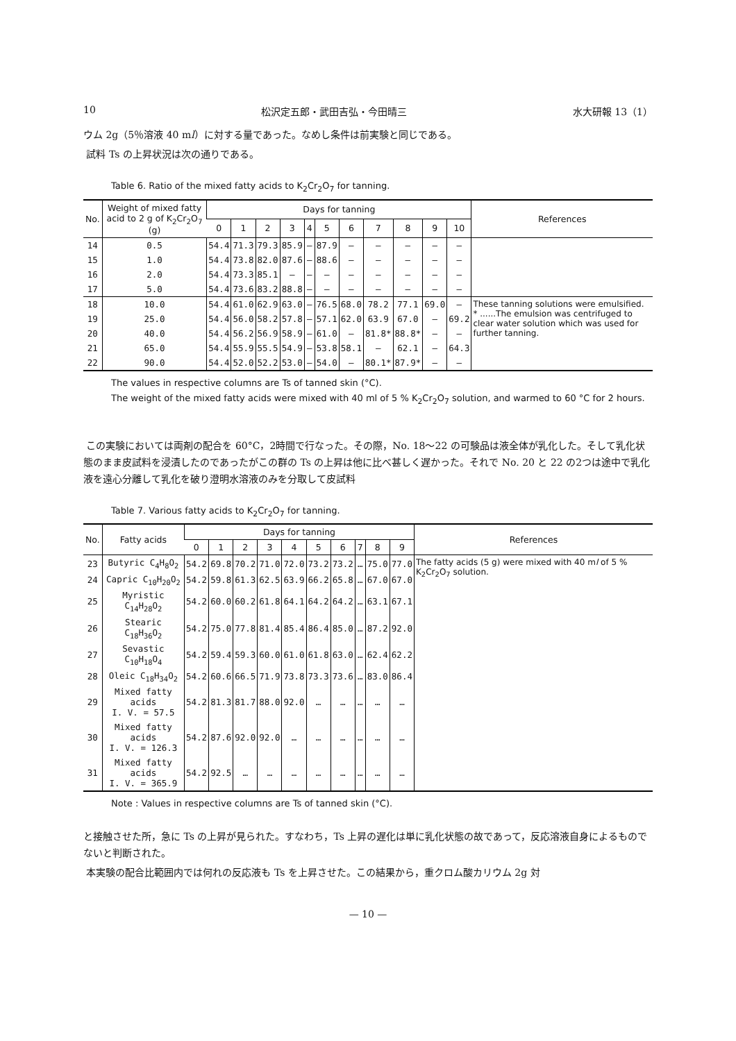10 松沢定五郎・武田吉弘・今田晴三 水大研報 13（1）
ウム 2g（5％溶液 40 ml）に対する量であった。なめし条件は前実験と同じである。
試料 Ts の上昇状況は次の通りである。
Table 6. Ratio of the mixed fatty acids to K<sub>2</sub>Cr<sub>2</sub>O<sub>7</sub> for tanning.
| No. | Weight of mixed fatty acid to 2 g of K<sub>2</sub>Cr<sub>2</sub>O<sub>7</sub> (g) | Days for tanning | | | | | | | | | | | References |
| --- | --- | --- | --- | --- | --- | --- | --- | --- | --- | --- | --- | --- | --- |
| | | 0 | 1 | 2 | 3 | 4 | 5 | 6 | 7 | 8 | 9 | 10 | |
| 14 | 0.5 | 54.4 | 71.3 | 79.3 | 85.9 | — | 87.9 | — | — | — | — | — | |
| 15 | 1.0 | 54.4 | 73.8 | 82.0 | 87.6 | — | 88.6 | — | — | — | — | — | |
| 16 | 2.0 | 54.4 | 73.3 | 85.1 | — | — | — | — | — | — | — | — | |
| 17 | 5.0 | 54.4 | 73.6 | 83.2 | 88.8 | — | — | — | — | — | — | — | |
| 18 | 10.0 | 54.4 | 61.0 | 62.9 | 63.0 | — | 76.5 | 68.0 | 78.2 | 77.1 | 69.0 | — | These tanning solutions were emulsified. * ......The emulsion was centrifuged to clear water solution which was used for further tanning. |
| 19 | 25.0 | 54.4 | 56.0 | 58.2 | 57.8 | — | 57.1 | 62.0 | 63.9 | 67.0 | — | 69.2 | |
| 20 | 40.0 | 54.4 | 56.2 | 56.9 | 58.9 | — | 61.0 | — | 81.8* | 88.8* | — | — | |
| 21 | 65.0 | 54.4 | 55.9 | 55.5 | 54.9 | — | 53.8 | 58.1 | — | 62.1 | — | 64.3 | |
| 22 | 90.0 | 54.4 | 52.0 | 52.2 | 53.0 | — | 54.0 | — | 80.1* | 87.9* | — | — | |
The values in respective columns are Ts of tanned skin (°C).
The weight of the mixed fatty acids were mixed with 40 ml of 5 % K<sub>2</sub>Cr<sub>2</sub>O<sub>7</sub> solution, and warmed to 60 °C for 2 hours.
この実験においては両剤の配合を 60°C，2時間で行なった。その際，No. 18～22 の可験品は液全体が乳化した。そして乳化状態のまま皮試料を浸漬したのであったがこの群の Ts の上昇は他に比べ甚しく遅かった。それで No. 20 と 22 の2つは途中で乳化液を遠心分離して乳化を破り澄明水溶液のみを分取して皮試料
Table 7. Various fatty acids to K<sub>2</sub>Cr<sub>2</sub>O<sub>7</sub> for tanning.
| No. | Fatty acids | Days for tanning | | | | | | | | | | References |
| --- | --- | --- | --- | --- | --- | --- | --- | --- | --- | --- | --- | --- |
| | | 0 | 1 | 2 | 3 | 4 | 5 | 6 | 7 | 8 | 9 | |
| 23 | Butyric C<sub>4</sub>H<sub>8</sub>O<sub>2</sub> | 54.2 | 69.8 | 70.2 | 71.0 | 72.0 | 73.2 | 73.2 | … | 75.0 | 77.0 | The fatty acids (5 g) were mixed with 40 m l of 5 % K<sub>2</sub>Cr<sub>2</sub>O<sub>7</sub> solution. |
| 24 | Capric C<sub>10</sub>H<sub>20</sub>O<sub>2</sub> | 54.2 | 59.8 | 61.3 | 62.5 | 63.9 | 66.2 | 65.8 | … | 67.0 | 67.0 | |
| 25 | Myristic C<sub>14</sub>H<sub>28</sub>O<sub>2</sub> | 54.2 | 60.0 | 60.2 | 61.8 | 64.1 | 64.2 | 64.2 | … | 63.1 | 67.1 | |
| 26 | Stearic C<sub>18</sub>H<sub>36</sub>O<sub>2</sub> | 54.2 | 75.0 | 77.8 | 81.4 | 85.4 | 86.4 | 85.0 | … | 87.2 | 92.0 | |
| 27 | Sevastic C<sub>10</sub>H<sub>18</sub>O<sub>4</sub> | 54.2 | 59.4 | 59.3 | 60.0 | 61.0 | 61.8 | 63.0 | … | 62.4 | 62.2 | |
| 28 | Oleic C<sub>18</sub>H<sub>34</sub>O<sub>2</sub> | 54.2 | 60.6 | 66.5 | 71.9 | 73.8 | 73.3 | 73.6 | … | 83.0 | 86.4 | |
| 29 | Mixed fatty acids I. V. = 57.5 | 54.2 | 81.3 | 81.7 | 88.0 | 92.0 | … | … | … | … | … | |
| 30 | Mixed fatty acids I. V. = 126.3 | 54.2 | 87.6 | 92.0 | 92.0 | … | … | … | … | … | … | |
| 31 | Mixed fatty acids I. V. = 365.9 | 54.2 | 92.5 | … | … | … | … | … | … | … | … | |
Note : Values in respective columns are Ts of tanned skin (°C).
と接触させた所，急に Ts の上昇が見られた。すなわち，Ts 上昇の遅化は単に乳化状態の故であって，反応溶液自身によるものでないと判断された。
本実験の配合比範囲内では何れの反応液も Ts を上昇させた。この結果から，重クロム酸カリウム 2g 対
— 10 —